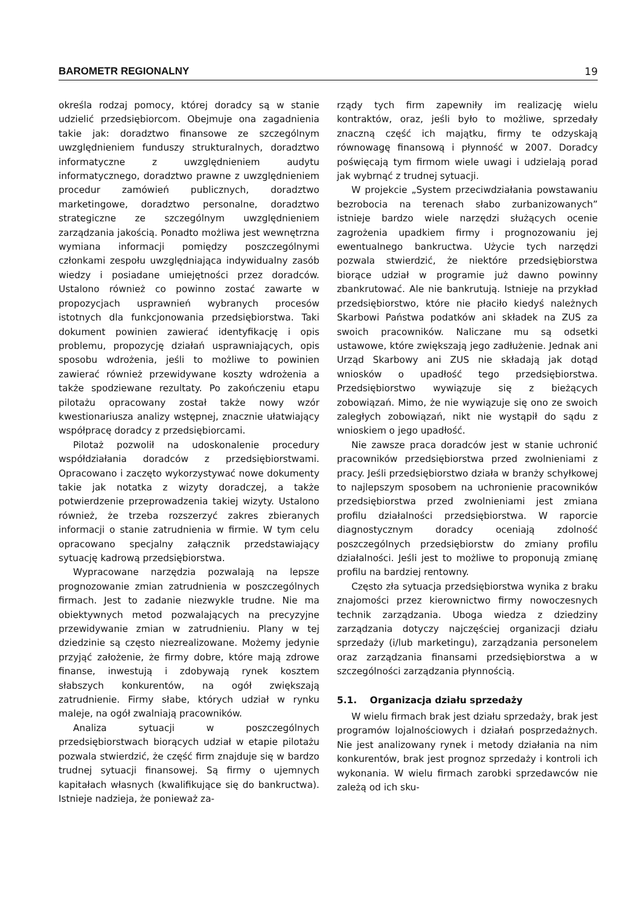BAROMETR REGIONALNY 19
określa rodzaj pomocy, której doradcy są w stanie udzielić przedsiębiorcom. Obejmuje ona zagadnienia takie jak: doradztwo finansowe ze szczególnym uwzględnieniem funduszy strukturalnych, doradztwo informatyczne z uwzględnieniem audytu informatycznego, doradztwo prawne z uwzględnieniem procedur zamówień publicznych, doradztwo marketingowe, doradztwo personalne, doradztwo strategiczne ze szczególnym uwzględnieniem zarządzania jakością. Ponadto możliwa jest wewnętrzna wymiana informacji pomiędzy poszczególnymi członkami zespołu uwzględniająca indywidualny zasób wiedzy i posiadane umiejętności przez doradców. Ustalono również co powinno zostać zawarte w propozycjach usprawnień wybranych procesów istotnych dla funkcjonowania przedsiębiorstwa. Taki dokument powinien zawierać identyfikację i opis problemu, propozycję działań usprawniających, opis sposobu wdrożenia, jeśli to możliwe to powinien zawierać również przewidywane koszty wdrożenia a także spodziewane rezultaty. Po zakończeniu etapu pilotażu opracowany został także nowy wzór kwestionariusza analizy wstępnej, znacznie ułatwiający współpracę doradcy z przedsiębiorcami.
Pilotaż pozwolił na udoskonalenie procedury współdziałania doradców z przedsiębiorstwami. Opracowano i zaczęto wykorzystywać nowe dokumenty takie jak notatka z wizyty doradczej, a także potwierdzenie przeprowadzenia takiej wizyty. Ustalono również, że trzeba rozszerzyć zakres zbieranych informacji o stanie zatrudnienia w firmie. W tym celu opracowano specjalny załącznik przedstawiający sytuację kadrową przedsiębiorstwa.
Wypracowane narzędzia pozwalają na lepsze prognozowanie zmian zatrudnienia w poszczególnych firmach. Jest to zadanie niezwykle trudne. Nie ma obiektywnych metod pozwalających na precyzyjne przewidywanie zmian w zatrudnieniu. Plany w tej dziedzinie są często niezrealizowane. Możemy jedynie przyjąć założenie, że firmy dobre, które mają zdrowe finanse, inwestują i zdobywają rynek kosztem słabszych konkurentów, na ogół zwiększają zatrudnienie. Firmy słabe, których udział w rynku maleje, na ogół zwalniają pracowników.
Analiza sytuacji w poszczególnych przedsiębiorstwach biorących udział w etapie pilotażu pozwala stwierdzić, że część firm znajduje się w bardzo trudnej sytuacji finansowej. Są firmy o ujemnych kapitałach własnych (kwalifikujące się do bankructwa). Istnieje nadzieja, że ponieważ za-
rządy tych firm zapewniły im realizację wielu kontraktów, oraz, jeśli było to możliwe, sprzedały znaczną część ich majątku, firmy te odzyskają równowagę finansową i płynność w 2007. Doradcy poświęcają tym firmom wiele uwagi i udzielają porad jak wybrnąć z trudnej sytuacji.
W projekcie „System przeciwdziałania powstawaniu bezrobocia na terenach słabo zurbanizowanych” istnieje bardzo wiele narzędzi służących ocenie zagrożenia upadkiem firmy i prognozowaniu jej ewentualnego bankructwa. Użycie tych narzędzi pozwala stwierdzić, że niektóre przedsiębiorstwa biorące udział w programie już dawno powinny zbankrutować. Ale nie bankrutują. Istnieje na przykład przedsiębiorstwo, które nie płaciło kiedyś należnych Skarbowi Państwa podatków ani składek na ZUS za swoich pracowników. Naliczane mu są odsetki ustawowe, które zwiększają jego zadłużenie. Jednak ani Urząd Skarbowy ani ZUS nie składają jak dotąd wniosków o upadłość tego przedsiębiorstwa. Przedsiębiorstwo wywiązuje się z bieżących zobowiązań. Mimo, że nie wywiązuje się ono ze swoich zaległych zobowiązań, nikt nie wystąpił do sądu z wnioskiem o jego upadłość.
Nie zawsze praca doradców jest w stanie uchronić pracowników przedsiębiorstwa przed zwolnieniami z pracy. Jeśli przedsiębiorstwo działa w branży schyłkowej to najlepszym sposobem na uchronienie pracowników przedsiębiorstwa przed zwolnieniami jest zmiana profilu działalności przedsiębiorstwa. W raporcie diagnostycznym doradcy oceniają zdolność poszczególnych przedsiębiorstw do zmiany profilu działalności. Jeśli jest to możliwe to proponują zmianę profilu na bardziej rentowny.
Często zła sytuacja przedsiębiorstwa wynika z braku znajomości przez kierownictwo firmy nowoczesnych technik zarządzania. Uboga wiedza z dziedziny zarządzania dotyczy najczęściej organizacji działu sprzedaży (i/lub marketingu), zarządzania personelem oraz zarządzania finansami przedsiębiorstwa a w szczególności zarządzania płynnością.
5.1. Organizacja działu sprzedaży
W wielu firmach brak jest działu sprzedaży, brak jest programów lojalnościowych i działań posprzedażnych. Nie jest analizowany rynek i metody działania na nim konkurentów, brak jest prognoz sprzedaży i kontroli ich wykonania. W wielu firmach zarobki sprzedawców nie zależą od ich sku-